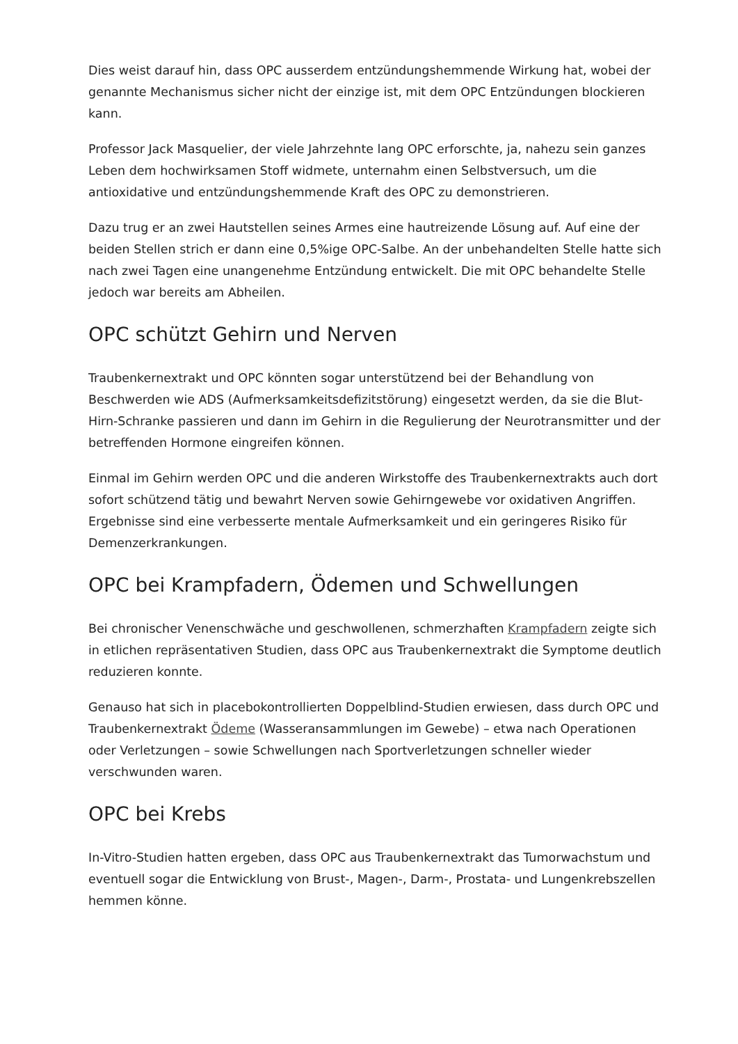Dies weist darauf hin, dass OPC ausserdem entzündungshemmende Wirkung hat, wobei der genannte Mechanismus sicher nicht der einzige ist, mit dem OPC Entzündungen blockieren kann.
Professor Jack Masquelier, der viele Jahrzehnte lang OPC erforschte, ja, nahezu sein ganzes Leben dem hochwirksamen Stoff widmete, unternahm einen Selbstversuch, um die antioxidative und entzündungshemmende Kraft des OPC zu demonstrieren.
Dazu trug er an zwei Hautstellen seines Armes eine hautreizende Lösung auf. Auf eine der beiden Stellen strich er dann eine 0,5%ige OPC-Salbe. An der unbehandelten Stelle hatte sich nach zwei Tagen eine unangenehme Entzündung entwickelt. Die mit OPC behandelte Stelle jedoch war bereits am Abheilen.
OPC schützt Gehirn und Nerven
Traubenkernextrakt und OPC könnten sogar unterstützend bei der Behandlung von Beschwerden wie ADS (Aufmerksamkeitsdefizitstörung) eingesetzt werden, da sie die Blut-Hirn-Schranke passieren und dann im Gehirn in die Regulierung der Neurotransmitter und der betreffenden Hormone eingreifen können.
Einmal im Gehirn werden OPC und die anderen Wirkstoffe des Traubenkernextrakts auch dort sofort schützend tätig und bewahrt Nerven sowie Gehirngewebe vor oxidativen Angriffen. Ergebnisse sind eine verbesserte mentale Aufmerksamkeit und ein geringeres Risiko für Demenzerkrankungen.
OPC bei Krampfadern, Ödemen und Schwellungen
Bei chronischer Venenschwäche und geschwollenen, schmerzhaften Krampfadern zeigte sich in etlichen repräsentativen Studien, dass OPC aus Traubenkernextrakt die Symptome deutlich reduzieren konnte.
Genauso hat sich in placebokontrollierten Doppelblind-Studien erwiesen, dass durch OPC und Traubenkernextrakt Ödeme (Wasseransammlungen im Gewebe) – etwa nach Operationen oder Verletzungen – sowie Schwellungen nach Sportverletzungen schneller wieder verschwunden waren.
OPC bei Krebs
In-Vitro-Studien hatten ergeben, dass OPC aus Traubenkernextrakt das Tumorwachstum und eventuell sogar die Entwicklung von Brust-, Magen-, Darm-, Prostata- und Lungenkrebszellen hemmen könne.